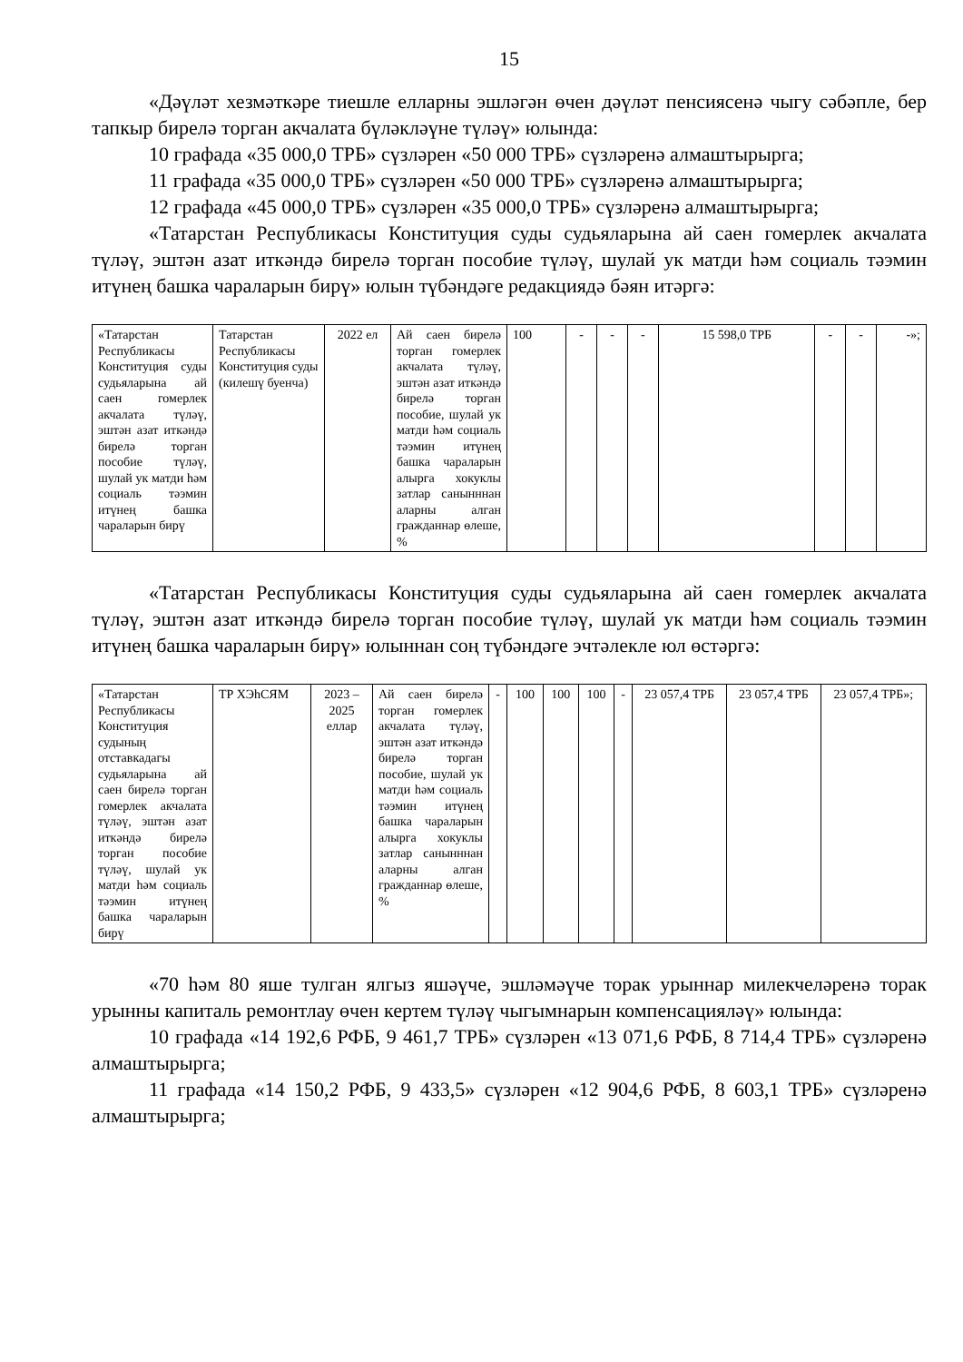15
«Дәүләт хезмәткәре тиешле елларны эшләгән өчен дәүләт пенсиясенә чыгу сәбәпле, бер тапкыр бирелә торган акчалата бүләкләүне түләү» юлында:
10 графада «35 000,0 ТРБ» сүзләрен «50 000 ТРБ» сүзләренә алмаштырырга;
11 графада «35 000,0 ТРБ» сүзләрен «50 000 ТРБ» сүзләренә алмаштырырга;
12 графада «45 000,0 ТРБ» сүзләрен «35 000,0 ТРБ» сүзләренә алмаштырырга;
«Татарстан Республикасы Конституция суды судьяларына ай саен гомерлек акчалата түләү, эштән азат иткәндә бирелә торган пособие түләү, шулай ук матди һәм социаль тәэмин итүнең башка чараларын бирү» юлын түбәндәге редакциядә бәян итәргә:
| «Татарстан Республикасы Конституция суды судьяларына ай саен гомерлек акчалата түләү, эштән азат иткәндә бирелә торган пособие түләү, шулай ук матди һәм социаль тәэмин итүнең башка чараларын бирү | Татарстан Республикасы Конституция суды (килешү буенча) | 2022 ел | Ай саен бирелә торган гомерлек акчалата түләү, эштән азат иткәндә бирелә торган пособие, шулай ук матди һәм социаль тәэмин итүнең башка чараларын алырга хокуклы затлар санынннан аларны алган гражданнар өлеше, % | 100 | - | - | - | 15 598,0 ТРБ | - | - | -»; |
«Татарстан Республикасы Конституция суды судьяларына ай саен гомерлек акчалата түләү, эштән азат иткәндә бирелә торган пособие түләү, шулай ук матди һәм социаль тәэмин итүнең башка чараларын бирү» юлыннан соң түбәндәге эчтәлекле юл өстәргә:
| «Татарстан Республикасы Конституция судының отставкадагы судьяларына ай саен бирелә торган гомерлек акчалата түләү, эштән азат иткәндә бирелә торган пособие түләү, шулай ук матди һәм социаль тәэмин итүнең башка чараларын бирү | ТР ХЭһСЯМ | 2023 – 2025 еллар | Ай саен бирелә торган гомерлек акчалата түләү, эштән азат иткәндә бирелә торган пособие, шулай ук матди һәм социаль тәэмин итүнең башка чараларын алырга хокуклы затлар санынннан аларны алган гражданнар өлеше, % | - | 100 | 100 | 100 | - | 23 057,4 ТРБ | 23 057,4 ТРБ | 23 057,4 ТРБ»; |
«70 һәм 80 яше тулган ялгыз яшәүче, эшләмәүче торак урыннар милекчеләренә торак урынны капиталь ремонтлау өчен кертем түләү чыгымнарын компенсацияләү» юлында:
10 графада «14 192,6 РФБ, 9 461,7 ТРБ» сүзләрен «13 071,6 РФБ, 8 714,4 ТРБ» сүзләренә алмаштырырга;
11 графада «14 150,2 РФБ, 9 433,5» сүзләрен «12 904,6 РФБ, 8 603,1 ТРБ» сүзләренә алмаштырырга;